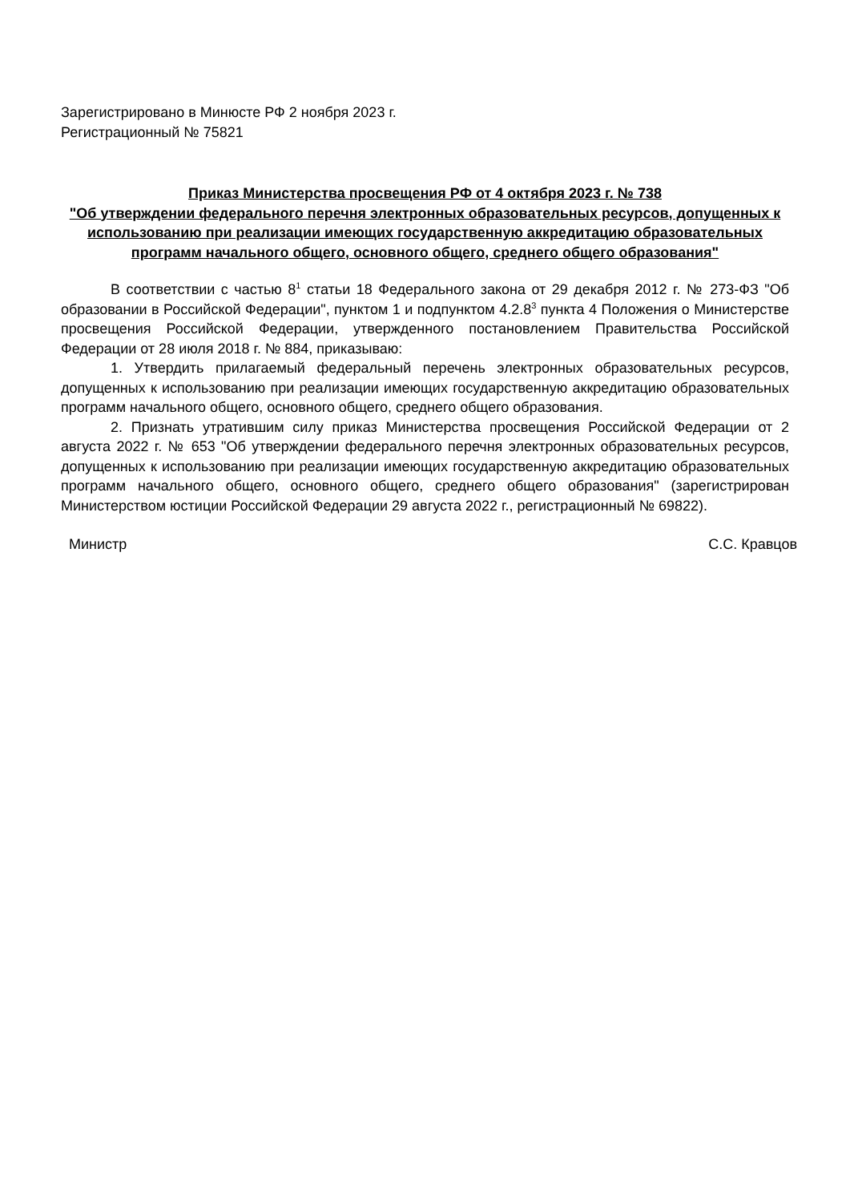Зарегистрировано в Минюсте РФ 2 ноября 2023 г.
Регистрационный № 75821
Приказ Министерства просвещения РФ от 4 октября 2023 г. № 738
"Об утверждении федерального перечня электронных образовательных ресурсов, допущенных к использованию при реализации имеющих государственную аккредитацию образовательных программ начального общего, основного общего, среднего общего образования"
В соответствии с частью 8<sup>1</sup> статьи 18 Федерального закона от 29 декабря 2012 г. № 273-ФЗ "Об образовании в Российской Федерации", пунктом 1 и подпунктом 4.2.8<sup>3</sup> пункта 4 Положения о Министерстве просвещения Российской Федерации, утвержденного постановлением Правительства Российской Федерации от 28 июля 2018 г. № 884, приказываю:
1. Утвердить прилагаемый федеральный перечень электронных образовательных ресурсов, допущенных к использованию при реализации имеющих государственную аккредитацию образовательных программ начального общего, основного общего, среднего общего образования.
2. Признать утратившим силу приказ Министерства просвещения Российской Федерации от 2 августа 2022 г. № 653 "Об утверждении федерального перечня электронных образовательных ресурсов, допущенных к использованию при реализации имеющих государственную аккредитацию образовательных программ начального общего, основного общего, среднего общего образования" (зарегистрирован Министерством юстиции Российской Федерации 29 августа 2022 г., регистрационный № 69822).
Министр С.С. Кравцов